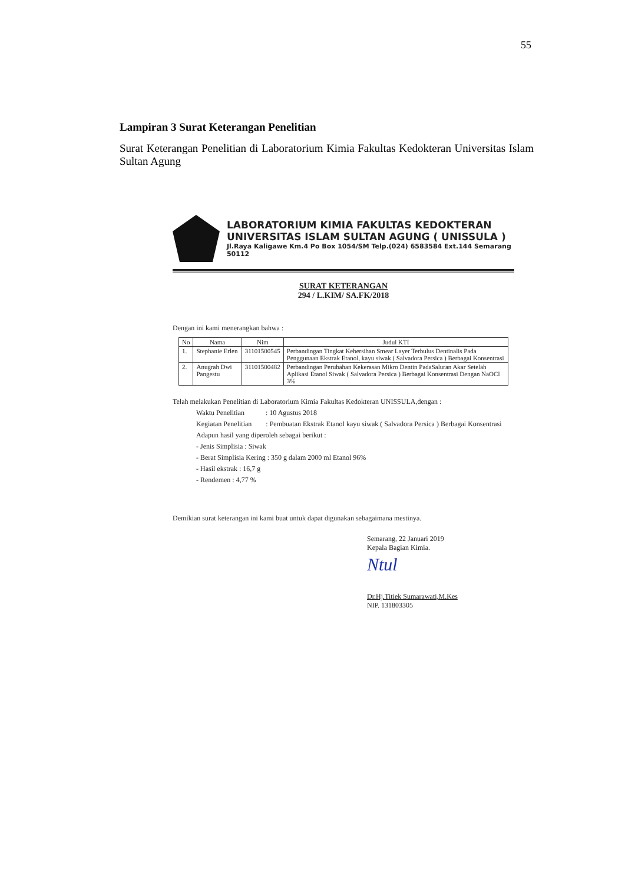55
Lampiran 3 Surat Keterangan Penelitian
Surat Keterangan Penelitian di Laboratorium Kimia Fakultas Kedokteran Universitas Islam Sultan Agung
LABORATORIUM KIMIA FAKULTAS KEDOKTERAN
UNIVERSITAS ISLAM SULTAN AGUNG ( UNISSULA )
Jl.Raya Kaligawe Km.4 Po Box 1054/SM Telp.(024) 6583584 Ext.144 Semarang 50112
SURAT KETERANGAN
294 / L.KIM/ SA.FK/2018
Dengan ini kami menerangkan bahwa :
| No | Nama | Nim | Judul KTI |
| --- | --- | --- | --- |
| 1. | Stephanie Erlen | 31101500545 | Perbandingan Tingkat Kebersihan Smear Layer Terbulus Dentinalis Pada Penggunaan Ekstrak Etanol, kayu siwak ( Salvadora Persica ) Berbagai Konsentrasi |
| 2. | Anugrah Dwi Pangestu | 31101500482 | Perbandingan Perubahan Kekerasan Mikro Dentin PadaSaluran Akar Setelah Aplikasi Etanol Siwak ( Salvadora Persica ) Berbagai Konsentrasi Dengan NaOCl 3% |
Telah melakukan Penelitian di Laboratorium Kimia Fakultas Kedokteran UNISSULA,dengan :
Waktu Penelitian : 10 Agustus 2018
Kegiatan Penelitian : Pembuatan Ekstrak Etanol kayu siwak ( Salvadora Persica ) Berbagai Konsentrasi
Adapun hasil yang diperoleh sebagai berikut :
- Jenis Simplisia : Siwak
- Berat Simplisia Kering : 350 g dalam 2000 ml Etanol 96%
- Hasil ekstrak : 16,7 g
- Rendemen : 4,77 %
Demikian surat keterangan ini kami buat untuk dapat digunakan sebagaimana mestinya.
Semarang, 22 Januari 2019
Kepala Bagian Kimia.
Ntul
Dr.Hj.Titiek Sumarawati,M.Kes
NIP. 131803305